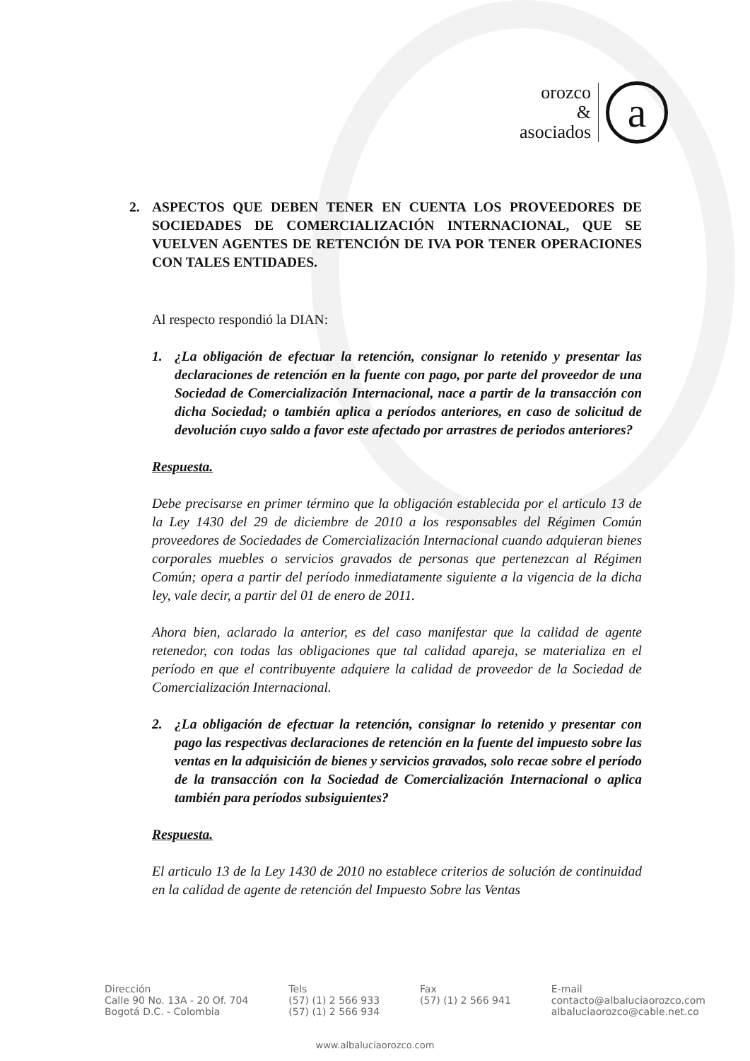orozco
&
asociados
a
2. ASPECTOS QUE DEBEN TENER EN CUENTA LOS PROVEEDORES DE SOCIEDADES DE COMERCIALIZACIÓN INTERNACIONAL, QUE SE VUELVEN AGENTES DE RETENCIÓN DE IVA POR TENER OPERACIONES CON TALES ENTIDADES.
Al respecto respondió la DIAN:
1. ¿La obligación de efectuar la retención, consignar lo retenido y presentar las declaraciones de retención en la fuente con pago, por parte del proveedor de una Sociedad de Comercialización Internacional, nace a partir de la transacción con dicha Sociedad; o también aplica a períodos anteriores, en caso de solicitud de devolución cuyo saldo a favor este afectado por arrastres de periodos anteriores?
Respuesta.
Debe precisarse en primer término que la obligación establecida por el articulo 13 de la Ley 1430 del 29 de diciembre de 2010 a los responsables del Régimen Común proveedores de Sociedades de Comercialización Internacional cuando adquieran bienes corporales muebles o servicios gravados de personas que pertenezcan al Régimen Común; opera a partir del período inmediatamente siguiente a la vigencia de la dicha ley, vale decir, a partir del 01 de enero de 2011.
Ahora bien, aclarado la anterior, es del caso manifestar que la calidad de agente retenedor, con todas las obligaciones que tal calidad apareja, se materializa en el período en que el contribuyente adquiere la calidad de proveedor de la Sociedad de Comercialización Internacional.
2. ¿La obligación de efectuar la retención, consignar lo retenido y presentar con pago las respectivas declaraciones de retención en la fuente del impuesto sobre las ventas en la adquisición de bienes y servicios gravados, solo recae sobre el período de la transacción con la Sociedad de Comercialización Internacional o aplica también para períodos subsiguientes?
Respuesta.
El articulo 13 de la Ley 1430 de 2010 no establece criterios de solución de continuidad en la calidad de agente de retención del Impuesto Sobre las Ventas
Dirección
Calle 90 No. 13A - 20 Of. 704
Bogotá D.C. - Colombia
Tels
(57) (1) 2 566 933
(57) (1) 2 566 934
Fax
(57) (1) 2 566 941
E-mail
contacto@albaluciaorozco.com
albaluciaorozco@cable.net.co
www.albaluciaorozco.com